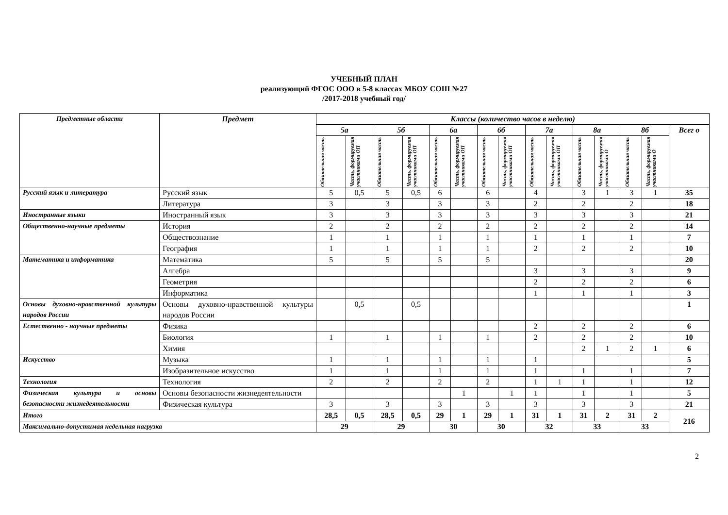УЧЕБНЫЙ ПЛАН
реализующий ФГОС ООО в 5-8 классах МБОУ СОШ №27
/2017-2018 учебный год/
| Предметные области | Предмет | Классы (количество часов в неделю) | | | | | | | | | | | | | | |
| --- | --- | --- | --- | --- | --- | --- | --- | --- | --- | --- | --- | --- | --- | --- | --- | --- |
| | | 5а | | 5б | | 6а | | 6б | | 7а | | 8а | | 8б | | Всег о |
| | | Обязательная часть | Часть, формируемая участниками ОП | Обязательная часть | Часть, формируемая участниками ОП | Обязательная часть | Часть, формируемая участниками ОП | Обязательная часть | Часть, формируемая участниками ОП | Обязательная часть | Часть, формируемая участниками ОП | Обязательная часть | Часть, формируемая участниками О | Обязательная часть | Часть, формируемая участниками О | |
| Русский язык и литература | Русский язык | 5 | 0,5 | 5 | 0,5 | 6 | | 6 | | 4 | | 3 | 1 | 3 | 1 | 35 |
| | Литература | 3 | | 3 | | 3 | | 3 | | 2 | | 2 | | 2 | | 18 |
| Иностранные языки | Иностранный язык | 3 | | 3 | | 3 | | 3 | | 3 | | 3 | | 3 | | 21 |
| Общественно-научные предметы | История | 2 | | 2 | | 2 | | 2 | | 2 | | 2 | | 2 | | 14 |
| | Обществознание | 1 | | 1 | | 1 | | 1 | | 1 | | 1 | | 1 | | 7 |
| | География | 1 | | 1 | | 1 | | 1 | | 2 | | 2 | | 2 | | 10 |
| Математика и информатика | Математика | 5 | | 5 | | 5 | | 5 | | | | | | | | 20 |
| | Алгебра | | | | | | | | | 3 | | 3 | | 3 | | 9 |
| | Геометрия | | | | | | | | | 2 | | 2 | | 2 | | 6 |
| | Информатика | | | | | | | | | 1 | | 1 | | 1 | | 3 |
| Основы духовно-нравственной культуры народов России | Основы духовно-нравственной культуры народов России | | 0,5 | | 0,5 | | | | | | | | | | | 1 |
| Естественно - научные предметы | Физика | | | | | | | | | 2 | | 2 | | 2 | | 6 |
| | Биология | 1 | | 1 | | 1 | | 1 | | 2 | | 2 | | 2 | | 10 |
| | Химия | | | | | | | | | | | 2 | 1 | 2 | 1 | 6 |
| Искусство | Музыка | 1 | | 1 | | 1 | | 1 | | 1 | | | | | | 5 |
| | Изобразительное искусство | 1 | | 1 | | 1 | | 1 | | 1 | | 1 | | 1 | | 7 |
| Технология | Технология | 2 | | 2 | | 2 | | 2 | | 1 | 1 | 1 | | 1 | | 12 |
| Физическая культура и основы безопасности жизнедеятельности | Основы безопасности жизнедеятельности | | | | | | 1 | | 1 | 1 | | 1 | | 1 | | 5 |
| | Физическая культура | 3 | | 3 | | 3 | | 3 | | 3 | | 3 | | 3 | | 21 |
| Итого | | 28,5 | 0,5 | 28,5 | 0,5 | 29 | 1 | 29 | 1 | 31 | 1 | 31 | 2 | 31 | 2 | 216 |
| Максимально-допустимая недельная нагрузка | | 29 | | 29 | | 30 | | 30 | | 32 | | 33 | | 33 | | |
2